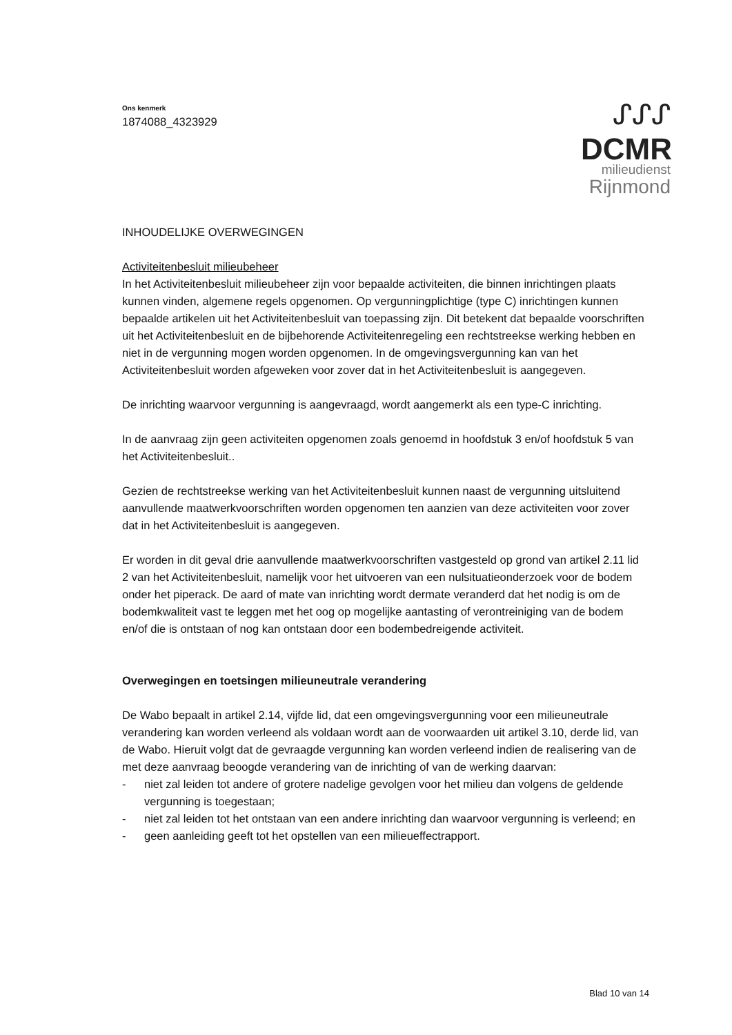Ons kenmerk
1874088_4323929
ᔑᔑᔑ
DCMR
milieudienst
Rijnmond
INHOUDELIJKE OVERWEGINGEN
Activiteitenbesluit milieubeheer
In het Activiteitenbesluit milieubeheer zijn voor bepaalde activiteiten, die binnen inrichtingen plaats kunnen vinden, algemene regels opgenomen. Op vergunningplichtige (type C) inrichtingen kunnen bepaalde artikelen uit het Activiteitenbesluit van toepassing zijn. Dit betekent dat bepaalde voorschriften uit het Activiteitenbesluit en de bijbehorende Activiteitenregeling een rechtstreekse werking hebben en niet in de vergunning mogen worden opgenomen. In de omgevingsvergunning kan van het Activiteitenbesluit worden afgeweken voor zover dat in het Activiteitenbesluit is aangegeven.
De inrichting waarvoor vergunning is aangevraagd, wordt aangemerkt als een type-C inrichting.
In de aanvraag zijn geen activiteiten opgenomen zoals genoemd in hoofdstuk 3 en/of hoofdstuk 5 van het Activiteitenbesluit..
Gezien de rechtstreekse werking van het Activiteitenbesluit kunnen naast de vergunning uitsluitend aanvullende maatwerkvoorschriften worden opgenomen ten aanzien van deze activiteiten voor zover dat in het Activiteitenbesluit is aangegeven.
Er worden in dit geval drie aanvullende maatwerkvoorschriften vastgesteld op grond van artikel 2.11 lid 2 van het Activiteitenbesluit, namelijk voor het uitvoeren van een nulsituatieonderzoek voor de bodem onder het piperack. De aard of mate van inrichting wordt dermate veranderd dat het nodig is om de bodemkwaliteit vast te leggen met het oog op mogelijke aantasting of verontreiniging van de bodem en/of die is ontstaan of nog kan ontstaan door een bodembedreigende activiteit.
Overwegingen en toetsingen milieuneutrale verandering
De Wabo bepaalt in artikel 2.14, vijfde lid, dat een omgevingsvergunning voor een milieuneutrale verandering kan worden verleend als voldaan wordt aan de voorwaarden uit artikel 3.10, derde lid, van de Wabo. Hieruit volgt dat de gevraagde vergunning kan worden verleend indien de realisering van de met deze aanvraag beoogde verandering van de inrichting of van de werking daarvan:
- niet zal leiden tot andere of grotere nadelige gevolgen voor het milieu dan volgens de geldende vergunning is toegestaan;
- niet zal leiden tot het ontstaan van een andere inrichting dan waarvoor vergunning is verleend; en
- geen aanleiding geeft tot het opstellen van een milieueffectrapport.
Blad 10 van 14